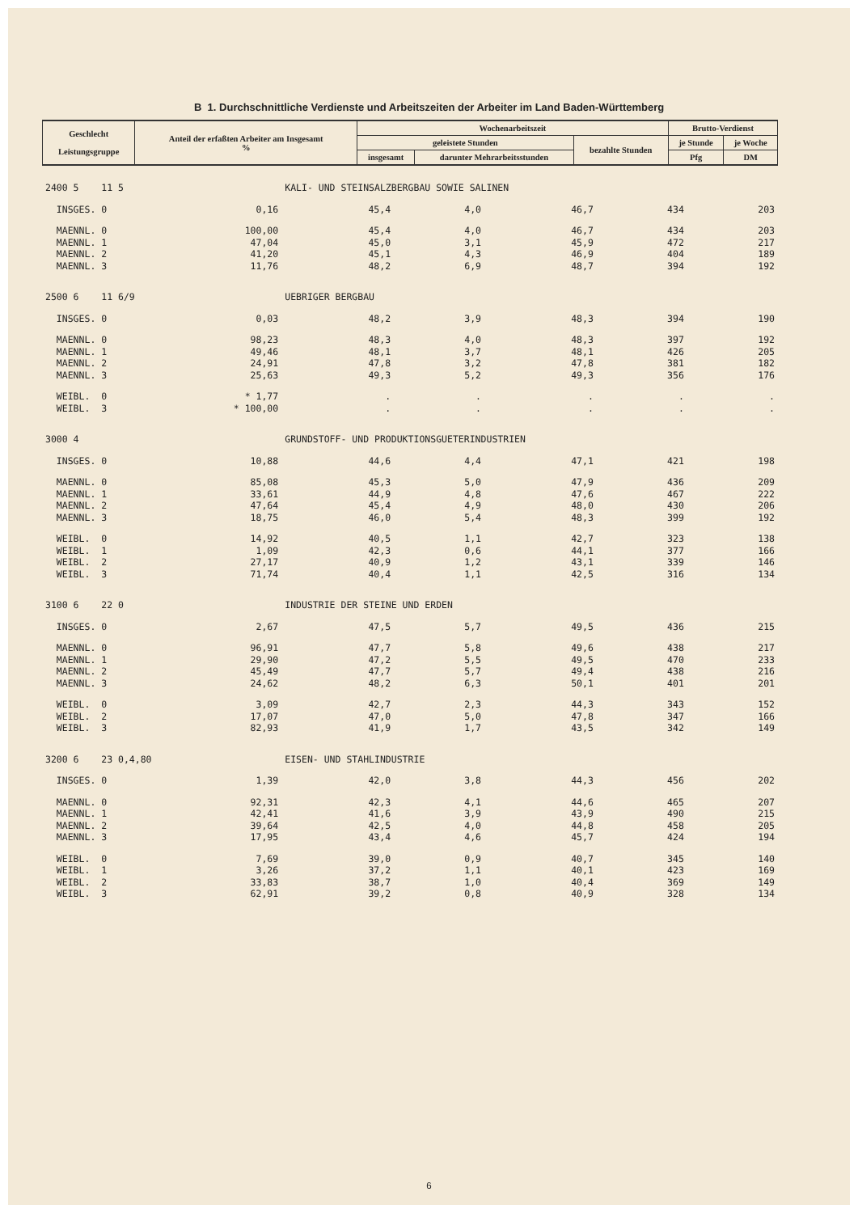B 1. Durchschnittliche Verdienste und Arbeitszeiten der Arbeiter im Land Baden-Württemberg
| Geschlecht Leistungsgruppe | Anteil der erfaßten Arbeiter am Insgesamt % | Wochenarbeitszeit | | | Brutto-Verdienst | |
| --- | --- | --- | --- | --- | --- | --- |
| | | geleistete Stunden | | bezahlte Stunden | je Stunde | je Woche |
| | | insgesamt | darunter Mehrarbeitsstunden | | Pfg | DM |
| 2400 5 11 5 | | KALI- UND STEINSALZBERGBAU SOWIE SALINEN | | | | |
| INSGES. 0 | 0,16 | 45,4 | 4,0 | 46,7 | 434 | 203 |
| MAENNL. 0 | 100,00 | 45,4 | 4,0 | 46,7 | 434 | 203 |
| MAENNL. 1 | 47,04 | 45,0 | 3,1 | 45,9 | 472 | 217 |
| MAENNL. 2 | 41,20 | 45,1 | 4,3 | 46,9 | 404 | 189 |
| MAENNL. 3 | 11,76 | 48,2 | 6,9 | 48,7 | 394 | 192 |
| 2500 6 11 6/9 | | UEBRIGER BERGBAU | | | | |
| INSGES. 0 | 0,03 | 48,2 | 3,9 | 48,3 | 394 | 190 |
| MAENNL. 0 | 98,23 | 48,3 | 4,0 | 48,3 | 397 | 192 |
| MAENNL. 1 | 49,46 | 48,1 | 3,7 | 48,1 | 426 | 205 |
| MAENNL. 2 | 24,91 | 47,8 | 3,2 | 47,8 | 381 | 182 |
| MAENNL. 3 | 25,63 | 49,3 | 5,2 | 49,3 | 356 | 176 |
| WEIBL. 0 | * 1,77 | . | . | . | . | . |
| WEIBL. 3 | * 100,00 | . | . | . | . | . |
| 3000 4 | | GRUNDSTOFF- UND PRODUKTIONSGUETERINDUSTRIEN | | | | |
| INSGES. 0 | 10,88 | 44,6 | 4,4 | 47,1 | 421 | 198 |
| MAENNL. 0 | 85,08 | 45,3 | 5,0 | 47,9 | 436 | 209 |
| MAENNL. 1 | 33,61 | 44,9 | 4,8 | 47,6 | 467 | 222 |
| MAENNL. 2 | 47,64 | 45,4 | 4,9 | 48,0 | 430 | 206 |
| MAENNL. 3 | 18,75 | 46,0 | 5,4 | 48,3 | 399 | 192 |
| WEIBL. 0 | 14,92 | 40,5 | 1,1 | 42,7 | 323 | 138 |
| WEIBL. 1 | 1,09 | 42,3 | 0,6 | 44,1 | 377 | 166 |
| WEIBL. 2 | 27,17 | 40,9 | 1,2 | 43,1 | 339 | 146 |
| WEIBL. 3 | 71,74 | 40,4 | 1,1 | 42,5 | 316 | 134 |
| 3100 6 22 0 | | INDUSTRIE DER STEINE UND ERDEN | | | | |
| INSGES. 0 | 2,67 | 47,5 | 5,7 | 49,5 | 436 | 215 |
| MAENNL. 0 | 96,91 | 47,7 | 5,8 | 49,6 | 438 | 217 |
| MAENNL. 1 | 29,90 | 47,2 | 5,5 | 49,5 | 470 | 233 |
| MAENNL. 2 | 45,49 | 47,7 | 5,7 | 49,4 | 438 | 216 |
| MAENNL. 3 | 24,62 | 48,2 | 6,3 | 50,1 | 401 | 201 |
| WEIBL. 0 | 3,09 | 42,7 | 2,3 | 44,3 | 343 | 152 |
| WEIBL. 2 | 17,07 | 47,0 | 5,0 | 47,8 | 347 | 166 |
| WEIBL. 3 | 82,93 | 41,9 | 1,7 | 43,5 | 342 | 149 |
| 3200 6 23 0,4,80 | | EISEN- UND STAHLINDUSTRIE | | | | |
| INSGES. 0 | 1,39 | 42,0 | 3,8 | 44,3 | 456 | 202 |
| MAENNL. 0 | 92,31 | 42,3 | 4,1 | 44,6 | 465 | 207 |
| MAENNL. 1 | 42,41 | 41,6 | 3,9 | 43,9 | 490 | 215 |
| MAENNL. 2 | 39,64 | 42,5 | 4,0 | 44,8 | 458 | 205 |
| MAENNL. 3 | 17,95 | 43,4 | 4,6 | 45,7 | 424 | 194 |
| WEIBL. 0 | 7,69 | 39,0 | 0,9 | 40,7 | 345 | 140 |
| WEIBL. 1 | 3,26 | 37,2 | 1,1 | 40,1 | 423 | 169 |
| WEIBL. 2 | 33,83 | 38,7 | 1,0 | 40,4 | 369 | 149 |
| WEIBL. 3 | 62,91 | 39,2 | 0,8 | 40,9 | 328 | 134 |
6